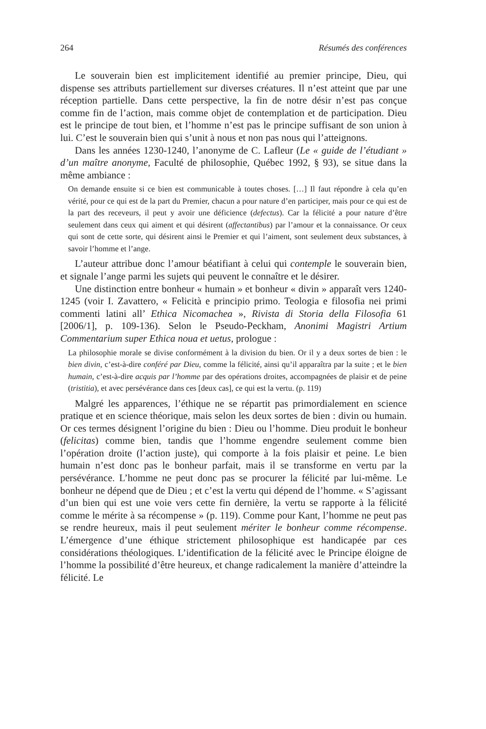264 Résumés des conférences
Le souverain bien est implicitement identifié au premier principe, Dieu, qui dispense ses attributs partiellement sur diverses créatures. Il n’est atteint que par une réception partielle. Dans cette perspective, la fin de notre désir n’est pas conçue comme fin de l’action, mais comme objet de contemplation et de participation. Dieu est le principe de tout bien, et l’homme n’est pas le principe suffisant de son union à lui. C’est le souverain bien qui s’unit à nous et non pas nous qui l’atteignons.
Dans les années 1230-1240, l’anonyme de C. Lafleur (Le « guide de l’étudiant » d’un maître anonyme, Faculté de philosophie, Québec 1992, § 93), se situe dans la même ambiance :
On demande ensuite si ce bien est communicable à toutes choses. […] Il faut répondre à cela qu’en vérité, pour ce qui est de la part du Premier, chacun a pour nature d’en participer, mais pour ce qui est de la part des receveurs, il peut y avoir une déficience (defectus). Car la félicité a pour nature d’être seulement dans ceux qui aiment et qui désirent (affectantibus) par l’amour et la connaissance. Or ceux qui sont de cette sorte, qui désirent ainsi le Premier et qui l’aiment, sont seulement deux substances, à savoir l’homme et l’ange.
L’auteur attribue donc l’amour béatifiant à celui qui contemple le souverain bien, et signale l’ange parmi les sujets qui peuvent le connaître et le désirer.
Une distinction entre bonheur « humain » et bonheur « divin » apparaît vers 1240-1245 (voir I. Zavattero, « Felicità e principio primo. Teologia e filosofia nei primi commenti latini all’ Ethica Nicomachea », Rivista di Storia della Filosofia 61 [2006/1], p. 109-136). Selon le Pseudo-Peckham, Anonimi Magistri Artium Commentarium super Ethica noua et uetus, prologue :
La philosophie morale se divise conformément à la division du bien. Or il y a deux sortes de bien : le bien divin, c’est-à-dire conféré par Dieu, comme la félicité, ainsi qu’il apparaîtra par la suite ; et le bien humain, c’est-à-dire acquis par l’homme par des opérations droites, accompagnées de plaisir et de peine (tristitia), et avec persévérance dans ces [deux cas], ce qui est la vertu. (p. 119)
Malgré les apparences, l’éthique ne se répartit pas primordialement en science pratique et en science théorique, mais selon les deux sortes de bien : divin ou humain. Or ces termes désignent l’origine du bien : Dieu ou l’homme. Dieu produit le bonheur (felicitas) comme bien, tandis que l’homme engendre seulement comme bien l’opération droite (l’action juste), qui comporte à la fois plaisir et peine. Le bien humain n’est donc pas le bonheur parfait, mais il se transforme en vertu par la persévérance. L’homme ne peut donc pas se procurer la félicité par lui-même. Le bonheur ne dépend que de Dieu ; et c’est la vertu qui dépend de l’homme. « S’agissant d’un bien qui est une voie vers cette fin dernière, la vertu se rapporte à la félicité comme le mérite à sa récompense » (p. 119). Comme pour Kant, l’homme ne peut pas se rendre heureux, mais il peut seulement mériter le bonheur comme récompense. L’émergence d’une éthique strictement philosophique est handicapée par ces considérations théologiques. L’identification de la félicité avec le Principe éloigne de l’homme la possibilité d’être heureux, et change radicalement la manière d’atteindre la félicité. Le